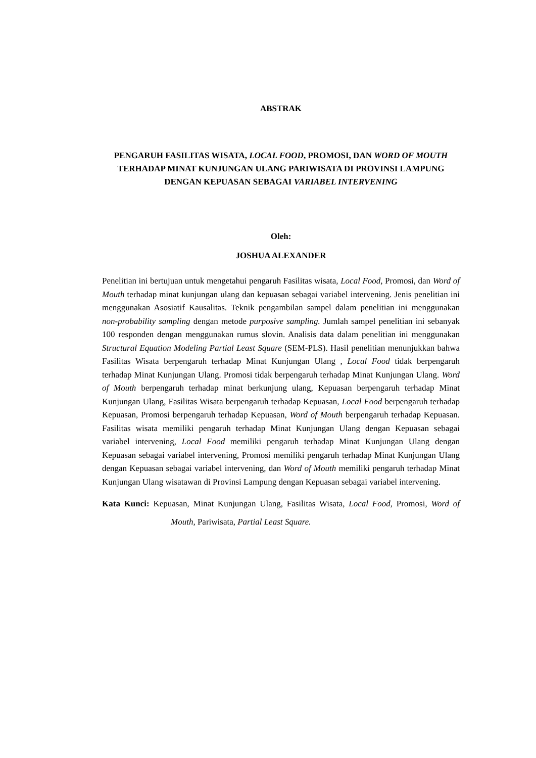ABSTRAK
PENGARUH FASILITAS WISATA, LOCAL FOOD, PROMOSI, DAN WORD OF MOUTH TERHADAP MINAT KUNJUNGAN ULANG PARIWISATA DI PROVINSI LAMPUNG DENGAN KEPUASAN SEBAGAI VARIABEL INTERVENING
Oleh:
JOSHUA ALEXANDER
Penelitian ini bertujuan untuk mengetahui pengaruh Fasilitas wisata, Local Food, Promosi, dan Word of Mouth terhadap minat kunjungan ulang dan kepuasan sebagai variabel intervening. Jenis penelitian ini menggunakan Asosiatif Kausalitas. Teknik pengambilan sampel dalam penelitian ini menggunakan non-probability sampling dengan metode purposive sampling. Jumlah sampel penelitian ini sebanyak 100 responden dengan menggunakan rumus slovin. Analisis data dalam penelitian ini menggunakan Structural Equation Modeling Partial Least Square (SEM-PLS). Hasil penelitian menunjukkan bahwa Fasilitas Wisata berpengaruh terhadap Minat Kunjungan Ulang , Local Food tidak berpengaruh terhadap Minat Kunjungan Ulang. Promosi tidak berpengaruh terhadap Minat Kunjungan Ulang. Word of Mouth berpengaruh terhadap minat berkunjung ulang, Kepuasan berpengaruh terhadap Minat Kunjungan Ulang, Fasilitas Wisata berpengaruh terhadap Kepuasan, Local Food berpengaruh terhadap Kepuasan, Promosi berpengaruh terhadap Kepuasan, Word of Mouth berpengaruh terhadap Kepuasan. Fasilitas wisata memiliki pengaruh terhadap Minat Kunjungan Ulang dengan Kepuasan sebagai variabel intervening, Local Food memiliki pengaruh terhadap Minat Kunjungan Ulang dengan Kepuasan sebagai variabel intervening, Promosi memiliki pengaruh terhadap Minat Kunjungan Ulang dengan Kepuasan sebagai variabel intervening, dan Word of Mouth memiliki pengaruh terhadap Minat Kunjungan Ulang wisatawan di Provinsi Lampung dengan Kepuasan sebagai variabel intervening.
Kata Kunci: Kepuasan, Minat Kunjungan Ulang, Fasilitas Wisata, Local Food, Promosi, Word of Mouth, Pariwisata, Partial Least Square.